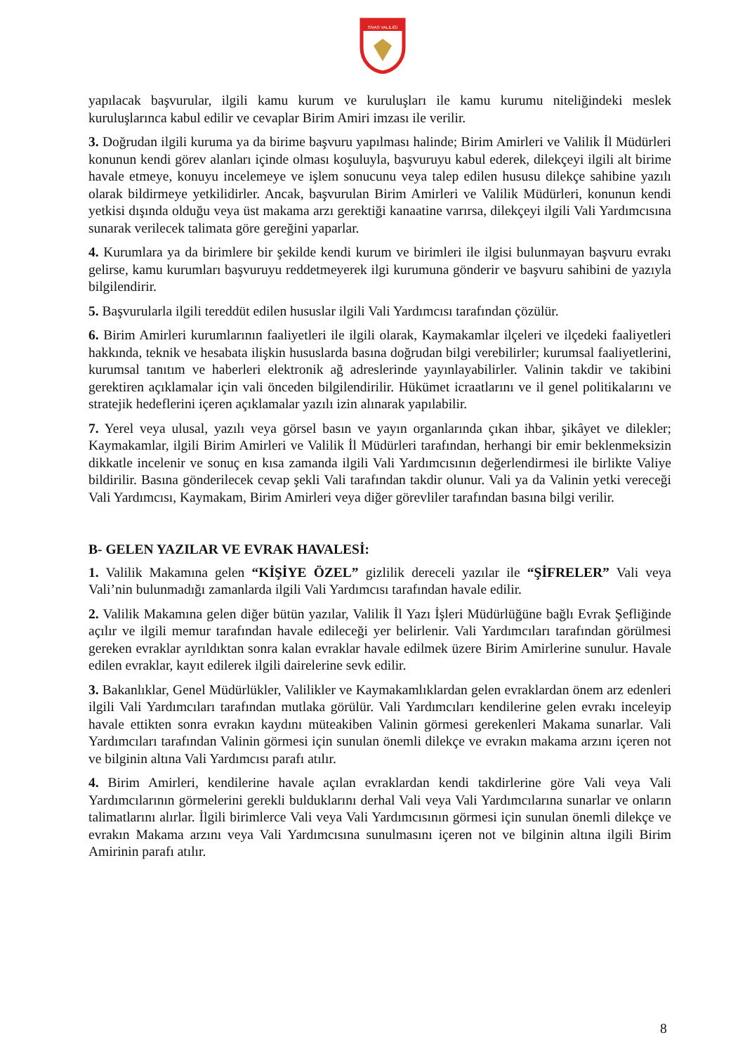SİVAS VALİLİĞİ
yapılacak başvurular, ilgili kamu kurum ve kuruluşları ile kamu kurumu niteliğindeki meslek kuruluşlarınca kabul edilir ve cevaplar Birim Amiri imzası ile verilir.
3. Doğrudan ilgili kuruma ya da birime başvuru yapılması halinde; Birim Amirleri ve Valilik İl Müdürleri konunun kendi görev alanları içinde olması koşuluyla, başvuruyu kabul ederek, dilekçeyi ilgili alt birime havale etmeye, konuyu incelemeye ve işlem sonucunu veya talep edilen hususu dilekçe sahibine yazılı olarak bildirmeye yetkilidirler. Ancak, başvurulan Birim Amirleri ve Valilik Müdürleri, konunun kendi yetkisi dışında olduğu veya üst makama arzı gerektiği kanaatine varırsa, dilekçeyi ilgili Vali Yardımcısına sunarak verilecek talimata göre gereğini yaparlar.
4. Kurumlara ya da birimlere bir şekilde kendi kurum ve birimleri ile ilgisi bulunmayan başvuru evrakı gelirse, kamu kurumları başvuruyu reddetmeyerek ilgi kurumuna gönderir ve başvuru sahibini de yazıyla bilgilendirir.
5. Başvurularla ilgili tereddüt edilen hususlar ilgili Vali Yardımcısı tarafından çözülür.
6. Birim Amirleri kurumlarının faaliyetleri ile ilgili olarak, Kaymakamlar ilçeleri ve ilçedeki faaliyetleri hakkında, teknik ve hesabata ilişkin hususlarda basına doğrudan bilgi verebilirler; kurumsal faaliyetlerini, kurumsal tanıtım ve haberleri elektronik ağ adreslerinde yayınlayabilirler. Valinin takdir ve takibini gerektiren açıklamalar için vali önceden bilgilendirilir. Hükümet icraatlarını ve il genel politikalarını ve stratejik hedeflerini içeren açıklamalar yazılı izin alınarak yapılabilir.
7. Yerel veya ulusal, yazılı veya görsel basın ve yayın organlarında çıkan ihbar, şikâyet ve dilekler; Kaymakamlar, ilgili Birim Amirleri ve Valilik İl Müdürleri tarafından, herhangi bir emir beklenmeksizin dikkatle incelenir ve sonuç en kısa zamanda ilgili Vali Yardımcısının değerlendirmesi ile birlikte Valiye bildirilir. Basına gönderilecek cevap şekli Vali tarafından takdir olunur. Vali ya da Valinin yetki vereceği Vali Yardımcısı, Kaymakam, Birim Amirleri veya diğer görevliler tarafından basına bilgi verilir.
B- GELEN YAZILAR VE EVRAK HAVALESİ:
1. Valilik Makamına gelen “KİŞİYE ÖZEL” gizlilik dereceli yazılar ile “ŞİFRELER” Vali veya Vali’nin bulunmadığı zamanlarda ilgili Vali Yardımcısı tarafından havale edilir.
2. Valilik Makamına gelen diğer bütün yazılar, Valilik İl Yazı İşleri Müdürlüğüne bağlı Evrak Şefliğinde açılır ve ilgili memur tarafından havale edileceği yer belirlenir. Vali Yardımcıları tarafından görülmesi gereken evraklar ayrıldıktan sonra kalan evraklar havale edilmek üzere Birim Amirlerine sunulur. Havale edilen evraklar, kayıt edilerek ilgili dairelerine sevk edilir.
3. Bakanlıklar, Genel Müdürlükler, Valilikler ve Kaymakamlıklardan gelen evraklardan önem arz edenleri ilgili Vali Yardımcıları tarafından mutlaka görülür. Vali Yardımcıları kendilerine gelen evrakı inceleyip havale ettikten sonra evrakın kaydını müteakiben Valinin görmesi gerekenleri Makama sunarlar. Vali Yardımcıları tarafından Valinin görmesi için sunulan önemli dilekçe ve evrakın makama arzını içeren not ve bilginin altına Vali Yardımcısı parafı atılır.
4. Birim Amirleri, kendilerine havale açılan evraklardan kendi takdirlerine göre Vali veya Vali Yardımcılarının görmelerini gerekli bulduklarını derhal Vali veya Vali Yardımcılarına sunarlar ve onların talimatlarını alırlar. İlgili birimlerce Vali veya Vali Yardımcısının görmesi için sunulan önemli dilekçe ve evrakın Makama arzını veya Vali Yardımcısına sunulmasını içeren not ve bilginin altına ilgili Birim Amirinin parafı atılır.
8